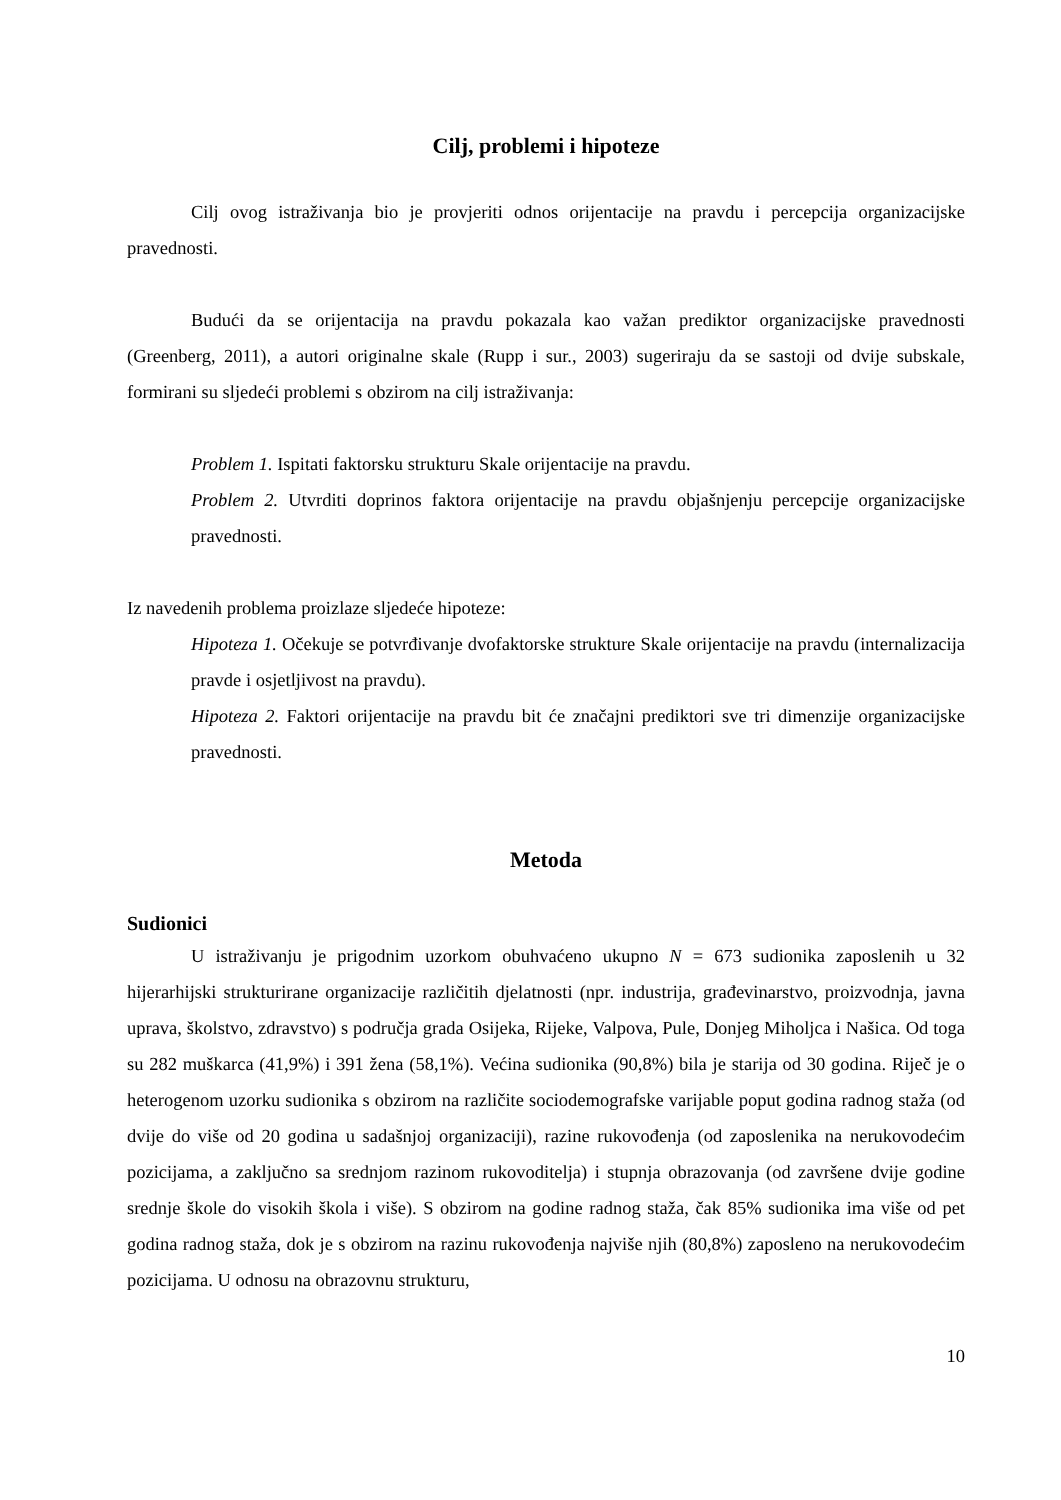Cilj, problemi i hipoteze
Cilj ovog istraživanja bio je provjeriti odnos orijentacije na pravdu i percepcija organizacijske pravednosti.
Budući da se orijentacija na pravdu pokazala kao važan prediktor organizacijske pravednosti (Greenberg, 2011), a autori originalne skale (Rupp i sur., 2003) sugeriraju da se sastoji od dvije subskale, formirani su sljedeći problemi s obzirom na cilj istraživanja:
Problem 1. Ispitati faktorsku strukturu Skale orijentacije na pravdu.
Problem 2. Utvrditi doprinos faktora orijentacije na pravdu objašnjenju percepcije organizacijske pravednosti.
Iz navedenih problema proizlaze sljedeće hipoteze:
Hipoteza 1. Očekuje se potvrđivanje dvofaktorske strukture Skale orijentacije na pravdu (internalizacija pravde i osjetljivost na pravdu).
Hipoteza 2. Faktori orijentacije na pravdu bit će značajni prediktori sve tri dimenzije organizacijske pravednosti.
Metoda
Sudionici
U istraživanju je prigodnim uzorkom obuhvaćeno ukupno N = 673 sudionika zaposlenih u 32 hijerarhijski strukturirane organizacije različitih djelatnosti (npr. industrija, građevinarstvo, proizvodnja, javna uprava, školstvo, zdravstvo) s područja grada Osijeka, Rijeke, Valpova, Pule, Donjeg Miholjca i Našica. Od toga su 282 muškarca (41,9%) i 391 žena (58,1%). Većina sudionika (90,8%) bila je starija od 30 godina. Riječ je o heterogenom uzorku sudionika s obzirom na različite sociodemografske varijable poput godina radnog staža (od dvije do više od 20 godina u sadašnjoj organizaciji), razine rukovođenja (od zaposlenika na nerukovodećim pozicijama, a zaključno sa srednjom razinom rukovoditelja) i stupnja obrazovanja (od završene dvije godine srednje škole do visokih škola i više). S obzirom na godine radnog staža, čak 85% sudionika ima više od pet godina radnog staža, dok je s obzirom na razinu rukovođenja najviše njih (80,8%) zaposleno na nerukovodećim pozicijama. U odnosu na obrazovnu strukturu,
10